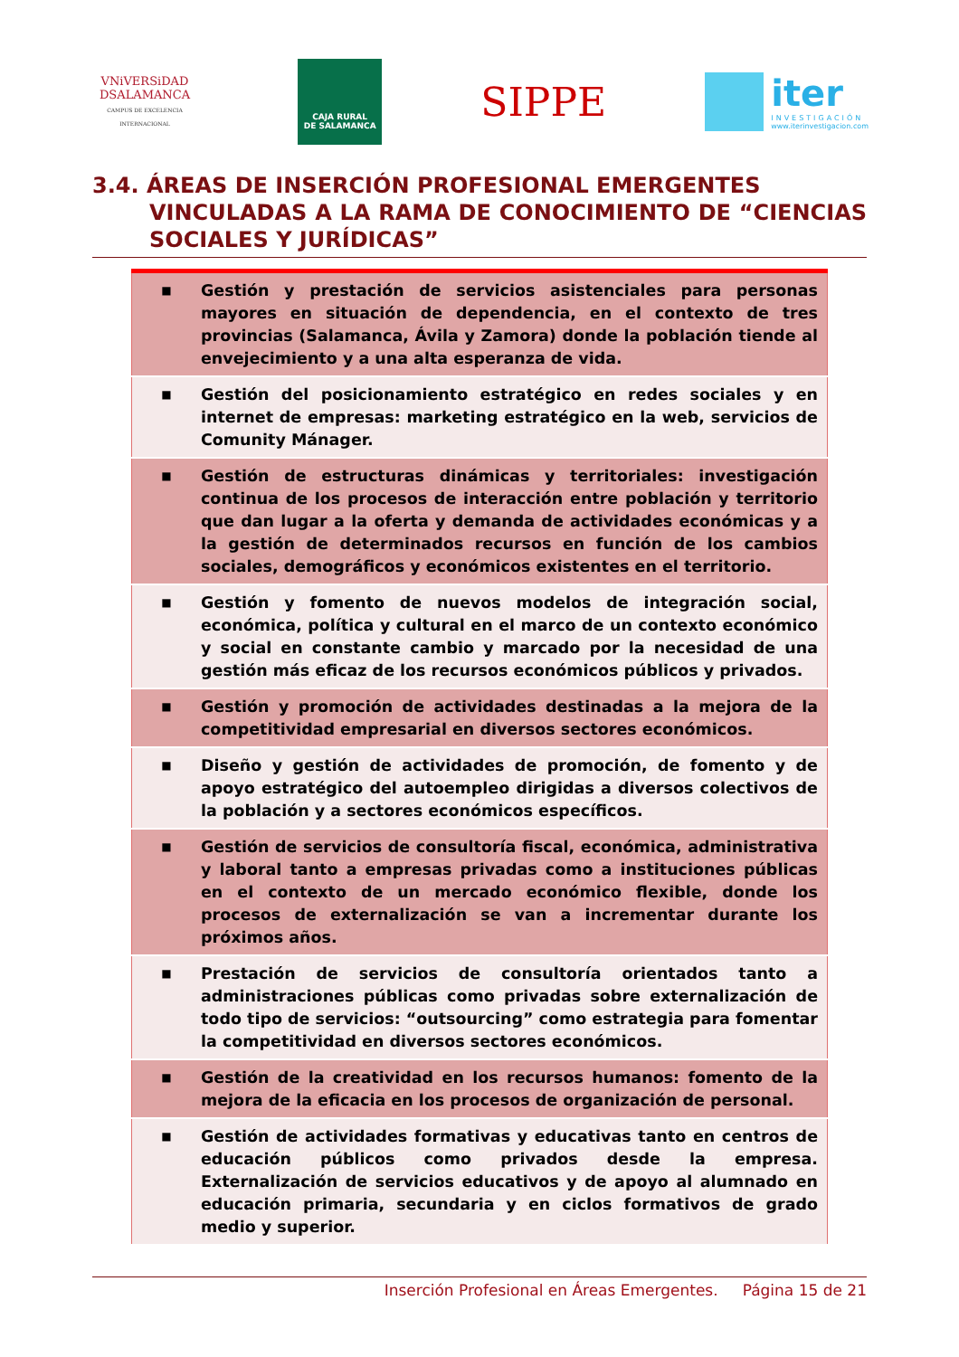VNiVERSiDAD
DSALAMANCA
CAMPUS DE EXCELENCIA INTERNACIONAL
CAJA RURAL
DE SALAMANCA
SIPPE
iter
INVESTIGACIÓN
www.iterinvestigacion.com
3.4. ÁREAS DE INSERCIÓN PROFESIONAL EMERGENTES
VINCULADAS A LA RAMA DE CONOCIMIENTO DE “CIENCIAS SOCIALES Y JURÍDICAS”
| ■ | Gestión y prestación de servicios asistenciales para personas mayores en situación de dependencia, en el contexto de tres provincias (Salamanca, Ávila y Zamora) donde la población tiende al envejecimiento y a una alta esperanza de vida. |
| ■ | Gestión del posicionamiento estratégico en redes sociales y en internet de empresas: marketing estratégico en la web, servicios de Comunity Mánager. |
| ■ | Gestión de estructuras dinámicas y territoriales: investigación continua de los procesos de interacción entre población y territorio que dan lugar a la oferta y demanda de actividades económicas y a la gestión de determinados recursos en función de los cambios sociales, demográficos y económicos existentes en el territorio. |
| ■ | Gestión y fomento de nuevos modelos de integración social, económica, política y cultural en el marco de un contexto económico y social en constante cambio y marcado por la necesidad de una gestión más eficaz de los recursos económicos públicos y privados. |
| ■ | Gestión y promoción de actividades destinadas a la mejora de la competitividad empresarial en diversos sectores económicos. |
| ■ | Diseño y gestión de actividades de promoción, de fomento y de apoyo estratégico del autoempleo dirigidas a diversos colectivos de la población y a sectores económicos específicos. |
| ■ | Gestión de servicios de consultoría fiscal, económica, administrativa y laboral tanto a empresas privadas como a instituciones públicas en el contexto de un mercado económico flexible, donde los procesos de externalización se van a incrementar durante los próximos años. |
| ■ | Prestación de servicios de consultoría orientados tanto a administraciones públicas como privadas sobre externalización de todo tipo de servicios: “outsourcing” como estrategia para fomentar la competitividad en diversos sectores económicos. |
| ■ | Gestión de la creatividad en los recursos humanos: fomento de la mejora de la eficacia en los procesos de organización de personal. |
| ■ | Gestión de actividades formativas y educativas tanto en centros de educación públicos como privados desde la empresa. Externalización de servicios educativos y de apoyo al alumnado en educación primaria, secundaria y en ciclos formativos de grado medio y superior. |
Inserción Profesional en Áreas Emergentes. Página 15 de 21